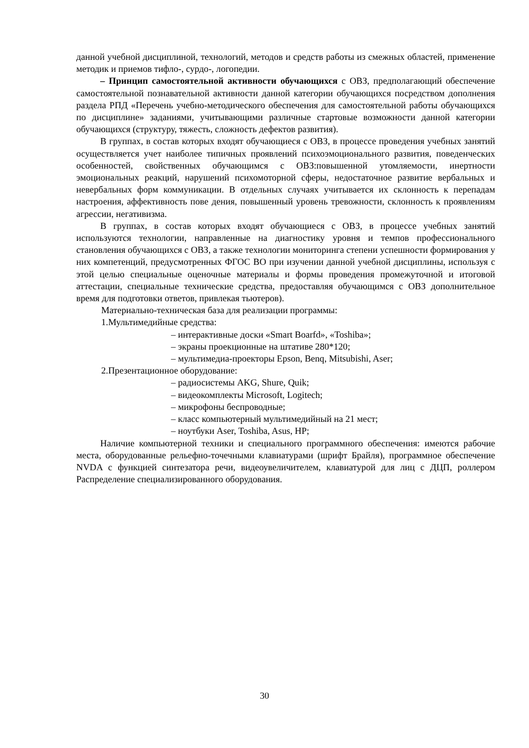данной учебной дисциплиной, технологий, методов и средств работы из смежных областей, применение методик и приемов тифло-, сурдо-, логопедии.
– Принцип самостоятельной активности обучающихся с ОВЗ, предполагающий обеспечение самостоятельной познавательной активности данной категории обучающихся посредством дополнения раздела РПД «Перечень учебно-методического обеспечения для самостоятельной работы обучающихся по дисциплине» заданиями, учитывающими различные стартовые возможности данной категории обучающихся (структуру, тяжесть, сложность дефектов развития).
В группах, в состав которых входят обучающиеся с ОВЗ, в процессе проведения учебных занятий осуществляется учет наиболее типичных проявлений психоэмоционального развития, поведенческих особенностей, свойственных обучающимся с ОВЗ:повышенной утомляемости, инертности эмоциональных реакций, нарушений психомоторной сферы, недостаточное развитие вербальных и невербальных форм коммуникации. В отдельных случаях учитывается их склонность к перепадам настроения, аффективность пове дения, повышенный уровень тревожности, склонность к проявлениям агрессии, негативизма.
В группах, в состав которых входят обучающиеся с ОВЗ, в процессе учебных занятий используются технологии, направленные на диагностику уровня и темпов профессионального становления обучающихся с ОВЗ, а также технологии мониторинга степени успешности формирования у них компетенций, предусмотренных ФГОС ВО при изучении данной учебной дисциплины, используя с этой целью специальные оценочные материалы и формы проведения промежуточной и итоговой аттестации, специальные технические средства, предоставляя обучающимся с ОВЗ дополнительное время для подготовки ответов, привлекая тьютеров).
Материально-техническая база для реализации программы:
1.Мультимедийные средства:
– интерактивные доски «Smart Boarfd», «Toshiba»;
– экраны проекционные на штативе 280*120;
– мультимедиа-проекторы Epson, Benq, Mitsubishi, Aser;
2.Презентационное оборудование:
– радиосистемы AKG, Shure, Quik;
– видеокомплекты Microsoft, Logitech;
– микрофоны беспроводные;
– класс компьютерный мультимедийный на 21 мест;
– ноутбуки Aser, Toshiba, Asus, HP;
Наличие компьютерной техники и специального программного обеспечения: имеются рабочие места, оборудованные рельефно-точечными клавиатурами (шрифт Брайля), программное обеспечение NVDA с функцией синтезатора речи, видеоувеличителем, клавиатурой для лиц с ДЦП, роллером Распределение специализированного оборудования.
30